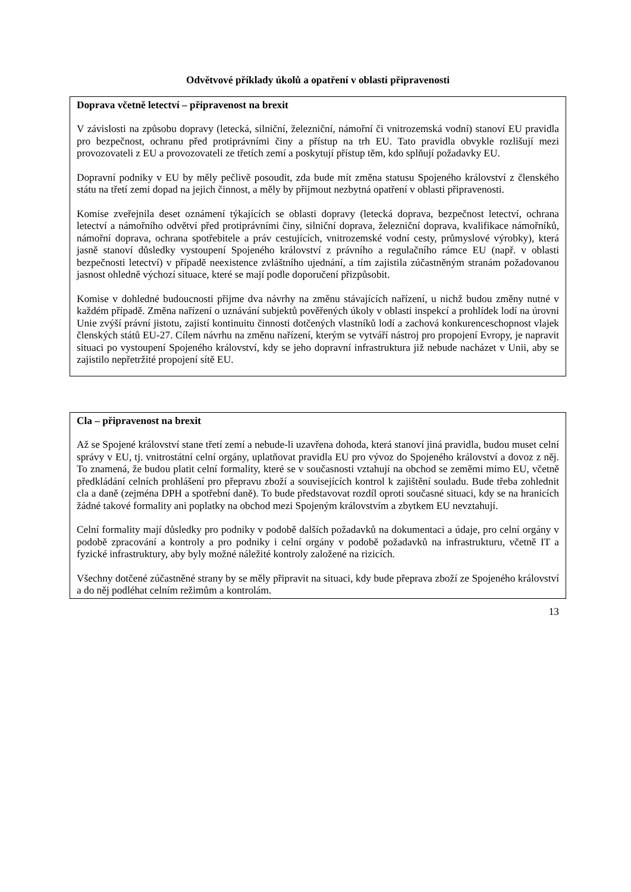Odvětvové příklady úkolů a opatření v oblasti připravenosti
Doprava včetně letectví – připravenost na brexit
V závislosti na způsobu dopravy (letecká, silniční, železniční, námořní či vnitrozemská vodní) stanoví EU pravidla pro bezpečnost, ochranu před protiprávními činy a přístup na trh EU. Tato pravidla obvykle rozlišují mezi provozovateli z EU a provozovateli ze třetích zemí a poskytují přístup těm, kdo splňují požadavky EU.
Dopravní podniky v EU by měly pečlivě posoudit, zda bude mít změna statusu Spojeného království z členského státu na třetí zemi dopad na jejich činnost, a měly by přijmout nezbytná opatření v oblasti připravenosti.
Komise zveřejnila deset oznámení týkajících se oblasti dopravy (letecká doprava, bezpečnost letectví, ochrana letectví a námořního odvětví před protiprávními činy, silniční doprava, železniční doprava, kvalifikace námořníků, námořní doprava, ochrana spotřebitele a práv cestujících, vnitrozemské vodní cesty, průmyslové výrobky), která jasně stanoví důsledky vystoupení Spojeného království z právního a regulačního rámce EU (např. v oblasti bezpečnosti letectví) v případě neexistence zvláštního ujednání, a tím zajistila zúčastněným stranám požadovanou jasnost ohledně výchozí situace, které se mají podle doporučení přizpůsobit.
Komise v dohledné budoucnosti přijme dva návrhy na změnu stávajících nařízení, u nichž budou změny nutné v každém případě. Změna nařízení o uznávání subjektů pověřených úkoly v oblasti inspekcí a prohlídek lodí na úrovni Unie zvýší právní jistotu, zajistí kontinuitu činnosti dotčených vlastníků lodí a zachová konkurenceschopnost vlajek členských států EU-27. Cílem návrhu na změnu nařízení, kterým se vytváří nástroj pro propojení Evropy, je napravit situaci po vystoupení Spojeného království, kdy se jeho dopravní infrastruktura již nebude nacházet v Unii, aby se zajistilo nepřetržité propojení sítě EU.
Cla – připravenost na brexit
Až se Spojené království stane třetí zemí a nebude-li uzavřena dohoda, která stanoví jiná pravidla, budou muset celní správy v EU, tj. vnitrostátní celní orgány, uplatňovat pravidla EU pro vývoz do Spojeného království a dovoz z něj. To znamená, že budou platit celní formality, které se v současnosti vztahují na obchod se zeměmi mimo EU, včetně předkládání celních prohlášení pro přepravu zboží a souvisejících kontrol k zajištění souladu. Bude třeba zohlednit cla a daně (zejména DPH a spotřební daně). To bude představovat rozdíl oproti současné situaci, kdy se na hranicích žádné takové formality ani poplatky na obchod mezi Spojeným královstvím a zbytkem EU nevztahují.
Celní formality mají důsledky pro podniky v podobě dalších požadavků na dokumentaci a údaje, pro celní orgány v podobě zpracování a kontroly a pro podniky i celní orgány v podobě požadavků na infrastrukturu, včetně IT a fyzické infrastruktury, aby byly možné náležité kontroly založené na rizicích.
Všechny dotčené zúčastněné strany by se měly připravit na situaci, kdy bude přeprava zboží ze Spojeného království a do něj podléhat celním režimům a kontrolám.
13